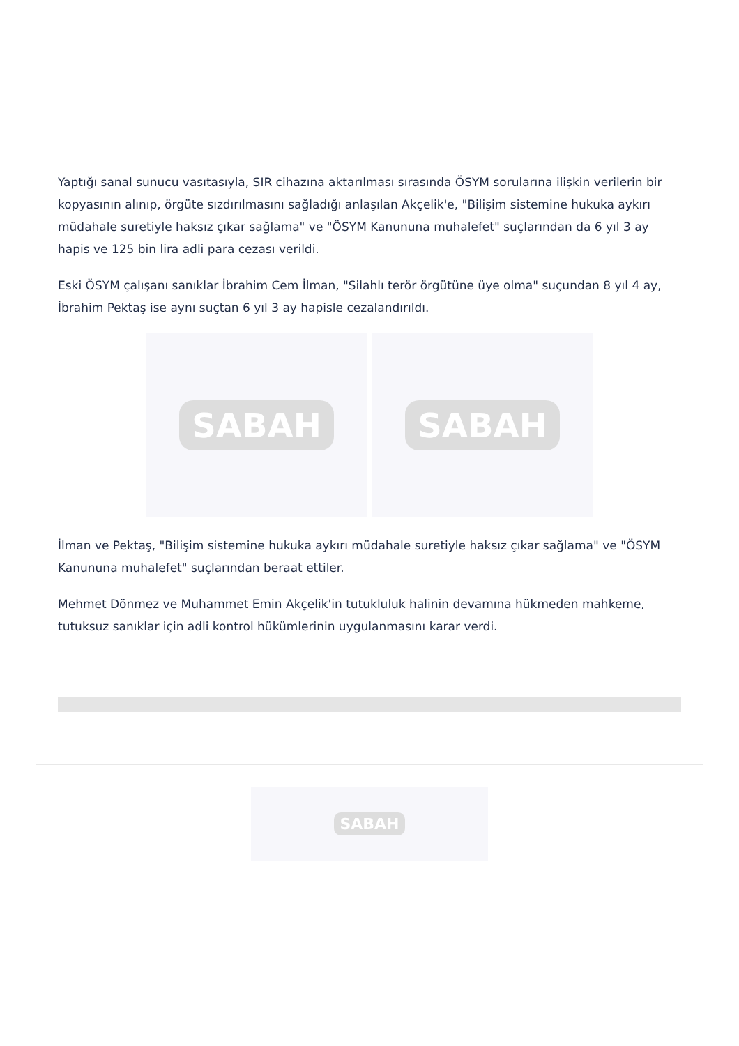Yaptığı sanal sunucu vasıtasıyla, SIR cihazına aktarılması sırasında ÖSYM sorularına ilişkin verilerin bir kopyasının alınıp, örgüte sızdırılmasını sağladığı anlaşılan Akçelik'e, "Bilişim sistemine hukuka aykırı müdahale suretiyle haksız çıkar sağlama" ve "ÖSYM Kanununa muhalefet" suçlarından da 6 yıl 3 ay hapis ve 125 bin lira adli para cezası verildi.
Eski ÖSYM çalışanı sanıklar İbrahim Cem İlman, "Silahlı terör örgütüne üye olma" suçundan 8 yıl 4 ay, İbrahim Pektaş ise aynı suçtan 6 yıl 3 ay hapisle cezalandırıldı.
SABAH SABAH
İlman ve Pektaş, "Bilişim sistemine hukuka aykırı müdahale suretiyle haksız çıkar sağlama" ve "ÖSYM Kanununa muhalefet" suçlarından beraat ettiler.
Mehmet Dönmez ve Muhammet Emin Akçelik'in tutukluluk halinin devamına hükmeden mahkeme, tutuksuz sanıklar için adli kontrol hükümlerinin uygulanmasını karar verdi.
SABAH